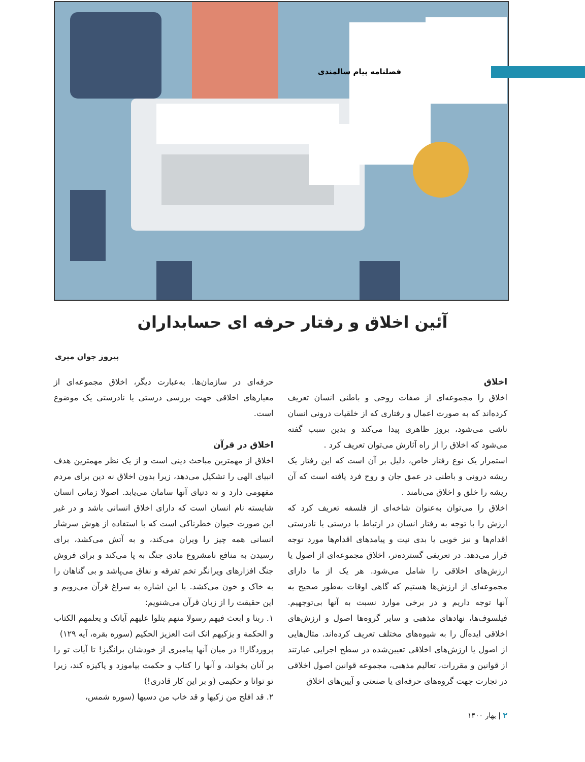فصلنامه پیام سالمندی
آئین اخلاق و رفتار حرفه ای حسابداران
پیروز جوان میری
اخلاق
اخلاق را مجموعه‌ای از صفات روحی و باطنی انسان تعریف کرده‌اند که به صورت اعمال و رفتاری که از خلقیات درونی انسان ناشی می‌شود، بروز ظاهری پیدا می‌کند و بدین سبب گفته می‌شود که اخلاق را از راه آثارش می‌توان تعریف کرد .
استمرار یک نوع رفتار خاص، دلیل بر آن است که این رفتار یک ریشه درونی و باطنی در عمق جان و روح فرد یافته است که آن ریشه را خلق و اخلاق می‌نامند .
اخلاق را می‌توان به‌عنوان شاخه‌ای از فلسفه تعریف کرد که ارزش را با توجه به رفتار انسان در ارتباط با درستی یا نادرستی اقدام‌ها و نیز خوبی یا بدی نیت و پیامدهای اقدام‌ها مورد توجه قرار می‌دهد. در تعریفی گسترده‌تر، اخلاق مجموعه‌ای از اصول یا ارزش‌های اخلاقی را شامل می‌شود. هر یک از ما دارای مجموعه‌ای از ارزش‌ها هستیم که گاهی اوقات به‌طور صحیح به آنها توجه داریم و در برخی موارد نسبت به آنها بی‌توجهیم. فیلسوف‌ها، نهادهای مذهبی و سایر گروه‌ها اصول و ارزش‌های اخلاقی ایده‌آل را به شیوه‌های مختلف تعریف کرده‌اند. مثال‌هایی از اصول یا ارزش‌های اخلاقی تعیین‌شده در سطح اجرایی عبارتند از قوانین و مقررات، تعالیم مذهبی، مجموعه قوانین اصول اخلاقی در تجارت جهت گروه‌های حرفه‌ای یا صنعتی و آیین‌های اخلاق
حرفه‌ای در سازمان‌ها. به‌عبارت دیگر، اخلاق مجموعه‌ای از معیارهای اخلاقی جهت بررسی درستی یا نادرستی یک موضوع است.
اخلاق در قرآن
اخلاق از مهمترین مباحث دینی است و از یک نظر مهمترین هدف انبیای الهی را تشکیل می‌دهد، زیرا بدون اخلاق نه دین برای مردم مفهومی دارد و نه دنیای آنها سامان می‌یابد. اصولا زمانی انسان شایسته نام انسان است که دارای اخلاق انسانی باشد و در غیر این صورت حیوان خطرناکی است که با استفاده از هوش سرشار انسانی همه چیز را ویران می‌کند، و به آتش می‌کشد، برای رسیدن به منافع نامشروع مادی جنگ به پا می‌کند و برای فروش جنگ افزارهای ویرانگر تخم تفرقه و نفاق می‌پاشد و بی گناهان را به خاک و خون می‌کشد. با این اشاره به سراغ قرآن می‌رویم و این حقیقت را از زبان قرآن می‌شنویم:
۱. ربنا و ابعث فیهم رسولا منهم یتلوا علیهم آیاتک و یعلمهم الکتاب و الحکمة و یزکیهم انک انت العزیز الحکیم (سوره بقره، آیه ۱۲۹)
پروردگارا! در میان آنها پیامبری از خودشان برانگیز! تا آیات تو را بر آنان بخواند، و آنها را کتاب و حکمت بیاموزد و پاکیزه کند، زیرا تو توانا و حکیمی (و بر این کار قادری!)
۲. قد افلح من زکیها و قد خاب من دسیها (سوره شمس،
۲ | بهار ۱۴۰۰